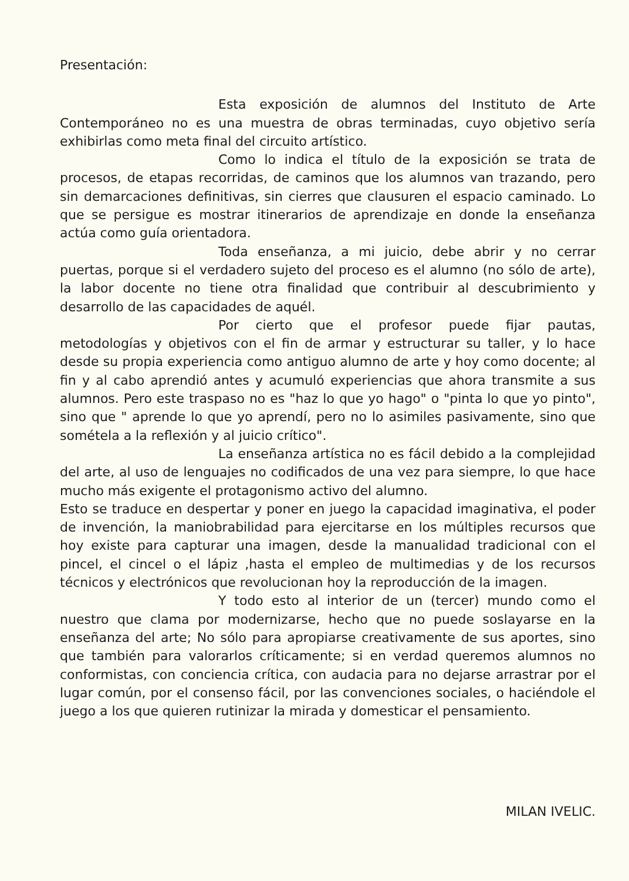Presentación:
Esta exposición de alumnos del Instituto de Arte Contemporáneo no es una muestra de obras terminadas, cuyo objetivo sería exhibirlas como meta final del circuito artístico.
Como lo indica el título de la exposición se trata de procesos, de etapas recorridas, de caminos que los alumnos van trazando, pero sin demarcaciones definitivas, sin cierres que clausuren el espacio caminado. Lo que se persigue es mostrar itinerarios de aprendizaje en donde la enseñanza actúa como guía orientadora.
Toda enseñanza, a mi juicio, debe abrir y no cerrar puertas, porque si el verdadero sujeto del proceso es el alumno (no sólo de arte), la labor docente no tiene otra finalidad que contribuir al descubrimiento y desarrollo de las capacidades de aquél.
Por cierto que el profesor puede fijar pautas, metodologías y objetivos con el fin de armar y estructurar su taller, y lo hace desde su propia experiencia como antiguo alumno de arte y hoy como docente; al fin y al cabo aprendió antes y acumuló experiencias que ahora transmite a sus alumnos. Pero este traspaso no es "haz lo que yo hago" o "pinta lo que yo pinto", sino que " aprende lo que yo aprendí, pero no lo asimiles pasivamente, sino que sométela a la reflexión y al juicio crítico".
La enseñanza artística no es fácil debido a la complejidad del arte, al uso de lenguajes no codificados de una vez para siempre, lo que hace mucho más exigente el protagonismo activo del alumno.
Esto se traduce en despertar y poner en juego la capacidad imaginativa, el poder de invención, la maniobrabilidad para ejercitarse en los múltiples recursos que hoy existe para capturar una imagen, desde la manualidad tradicional con el pincel, el cincel o el lápiz ,hasta el empleo de multimedias y de los recursos técnicos y electrónicos que revolucionan hoy la reproducción de la imagen.
Y todo esto al interior de un (tercer) mundo como el nuestro que clama por modernizarse, hecho que no puede soslayarse en la enseñanza del arte; No sólo para apropiarse creativamente de sus aportes, sino que también para valorarlos críticamente; si en verdad queremos alumnos no conformistas, con conciencia crítica, con audacia para no dejarse arrastrar por el lugar común, por el consenso fácil, por las convenciones sociales, o haciéndole el juego a los que quieren rutinizar la mirada y domesticar el pensamiento.
MILAN IVELIC.